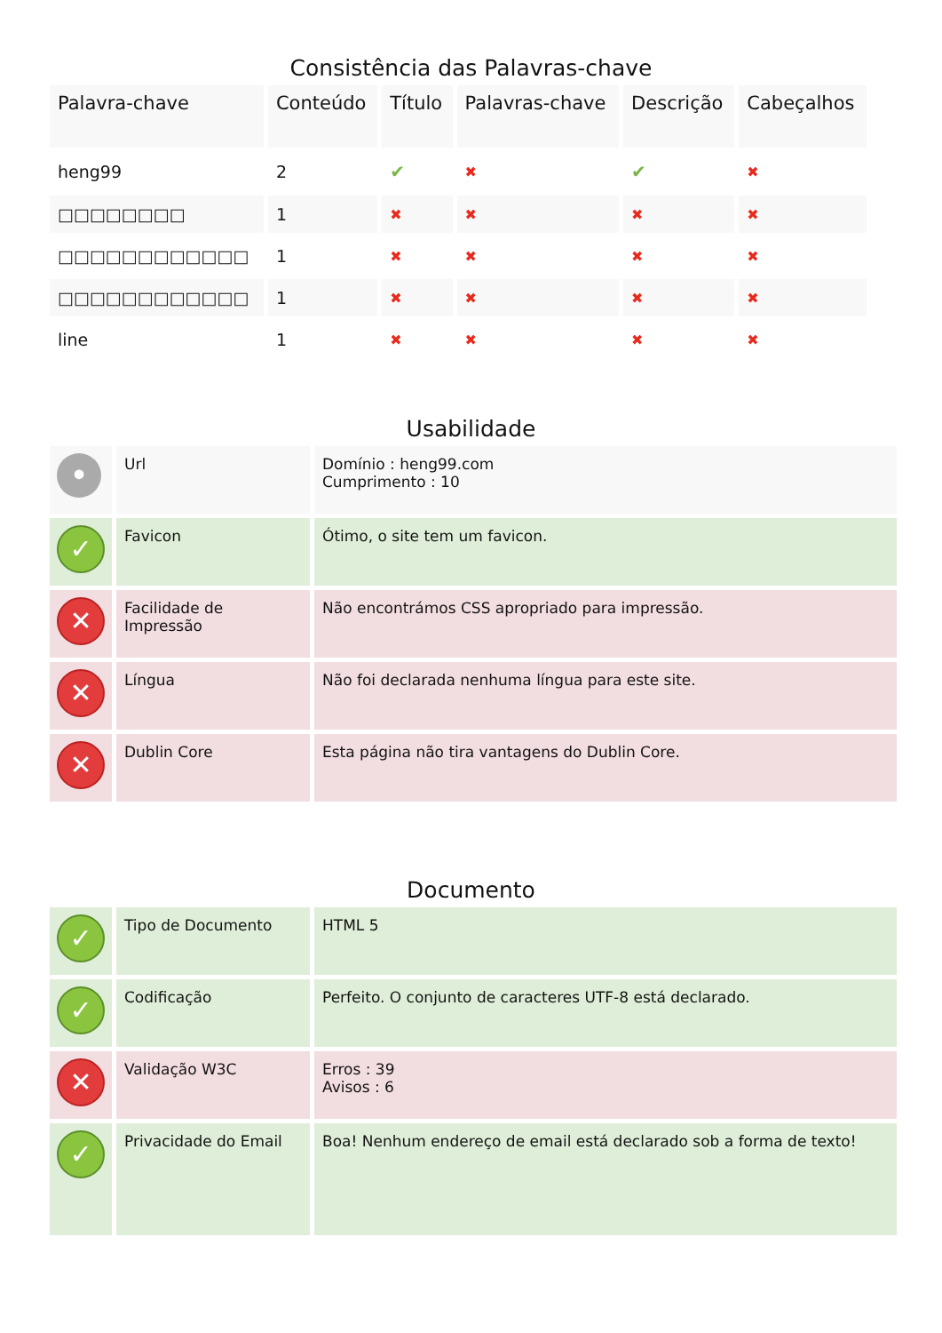Consistência das Palavras-chave
| Palavra-chave | Conteúdo | Título | Palavras-chave | Descrição | Cabeçalhos |
| --- | --- | --- | --- | --- | --- |
| heng99 | 2 | ✔ | ✖ | ✔ | ✖ |
| □□□□□□□□ | 1 | ✖ | ✖ | ✖ | ✖ |
| □□□□□□□□□□□□ | 1 | ✖ | ✖ | ✖ | ✖ |
| □□□□□□□□□□□□ | 1 | ✖ | ✖ | ✖ | ✖ |
| line | 1 | ✖ | ✖ | ✖ | ✖ |
Usabilidade
| • | Url | Domínio : heng99.com Cumprimento : 10 |
| ✓ | Favicon | Ótimo, o site tem um favicon. |
| ✕ | Facilidade de Impressão | Não encontrámos CSS apropriado para impressão. |
| ✕ | Língua | Não foi declarada nenhuma língua para este site. |
| ✕ | Dublin Core | Esta página não tira vantagens do Dublin Core. |
Documento
| ✓ | Tipo de Documento | HTML 5 |
| ✓ | Codificação | Perfeito. O conjunto de caracteres UTF-8 está declarado. |
| ✕ | Validação W3C | Erros : 39 Avisos : 6 |
| ✓ | Privacidade do Email | Boa! Nenhum endereço de email está declarado sob a forma de texto! |